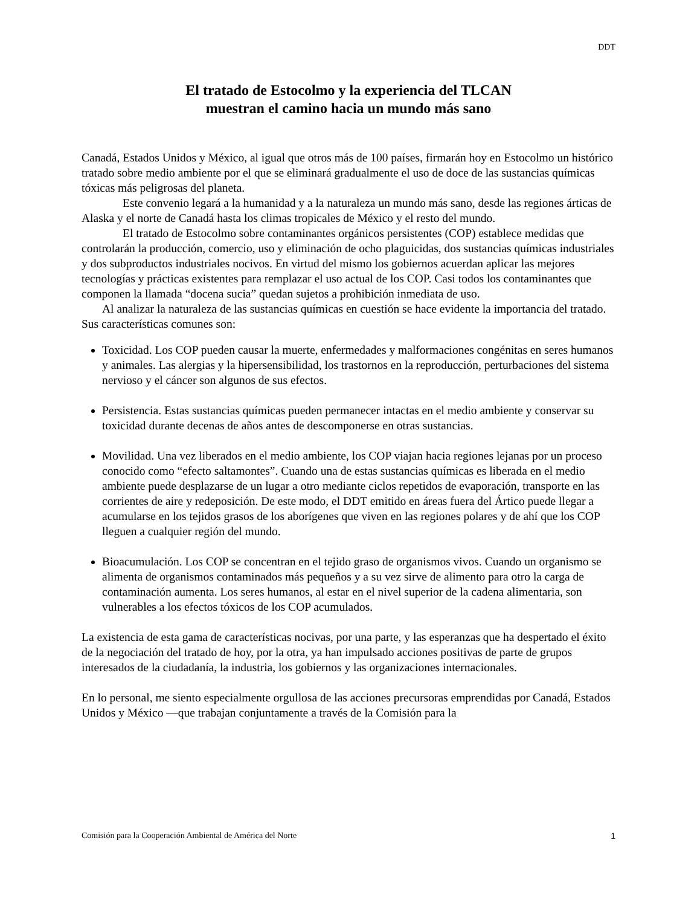DDT
El tratado de Estocolmo y la experiencia del TLCAN
muestran el camino hacia un mundo más sano
Canadá, Estados Unidos y México, al igual que otros más de 100 países, firmarán hoy en Estocolmo un histórico tratado sobre medio ambiente por el que se eliminará gradualmente el uso de doce de las sustancias químicas tóxicas más peligrosas del planeta.
Este convenio legará a la humanidad y a la naturaleza un mundo más sano, desde las regiones árticas de Alaska y el norte de Canadá hasta los climas tropicales de México y el resto del mundo.
El tratado de Estocolmo sobre contaminantes orgánicos persistentes (COP) establece medidas que controlarán la producción, comercio, uso y eliminación de ocho plaguicidas, dos sustancias químicas industriales y dos subproductos industriales nocivos. En virtud del mismo los gobiernos acuerdan aplicar las mejores tecnologías y prácticas existentes para remplazar el uso actual de los COP. Casi todos los contaminantes que componen la llamada “docena sucia” quedan sujetos a prohibición inmediata de uso.
Al analizar la naturaleza de las sustancias químicas en cuestión se hace evidente la importancia del tratado. Sus características comunes son:
Toxicidad. Los COP pueden causar la muerte, enfermedades y malformaciones congénitas en seres humanos y animales. Las alergias y la hipersensibilidad, los trastornos en la reproducción, perturbaciones del sistema nervioso y el cáncer son algunos de sus efectos.
Persistencia. Estas sustancias químicas pueden permanecer intactas en el medio ambiente y conservar su toxicidad durante decenas de años antes de descomponerse en otras sustancias.
Movilidad. Una vez liberados en el medio ambiente, los COP viajan hacia regiones lejanas por un proceso conocido como “efecto saltamontes”. Cuando una de estas sustancias químicas es liberada en el medio ambiente puede desplazarse de un lugar a otro mediante ciclos repetidos de evaporación, transporte en las corrientes de aire y redeposición. De este modo, el DDT emitido en áreas fuera del Ártico puede llegar a acumularse en los tejidos grasos de los aborígenes que viven en las regiones polares y de ahí que los COP lleguen a cualquier región del mundo.
Bioacumulación. Los COP se concentran en el tejido graso de organismos vivos. Cuando un organismo se alimenta de organismos contaminados más pequeños y a su vez sirve de alimento para otro la carga de contaminación aumenta. Los seres humanos, al estar en el nivel superior de la cadena alimentaria, son vulnerables a los efectos tóxicos de los COP acumulados.
La existencia de esta gama de características nocivas, por una parte, y las esperanzas que ha despertado el éxito de la negociación del tratado de hoy, por la otra, ya han impulsado acciones positivas de parte de grupos interesados de la ciudadanía, la industria, los gobiernos y las organizaciones internacionales.
En lo personal, me siento especialmente orgullosa de las acciones precursoras emprendidas por Canadá, Estados Unidos y México —que trabajan conjuntamente a través de la Comisión para la
Comisión para la Cooperación Ambiental de América del Norte 1